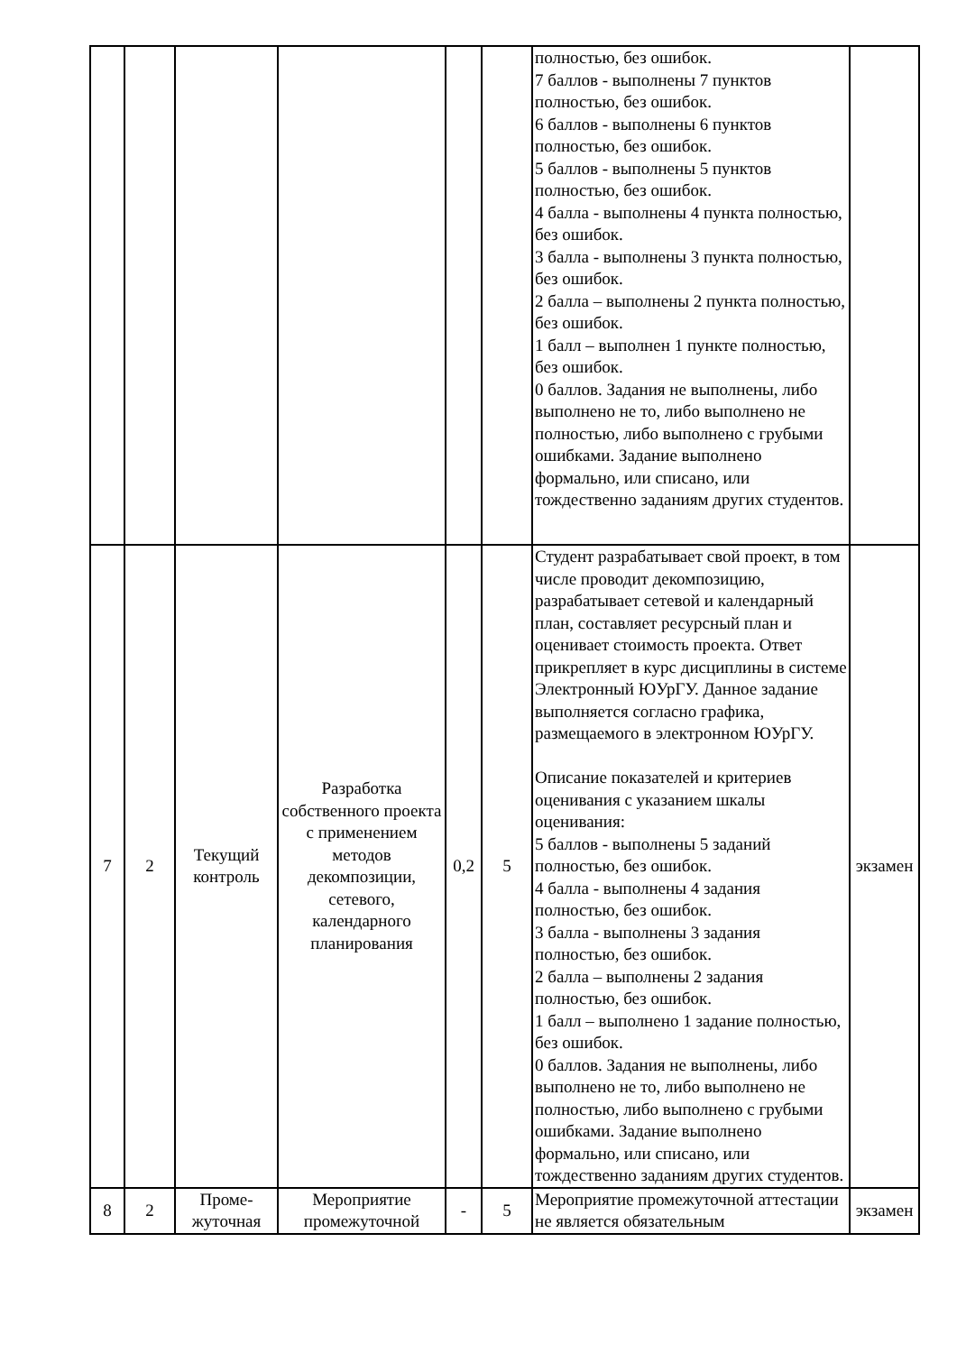| | | | | | | полностью, без ошибок. 7 баллов - выполнены 7 пунктов полностью, без ошибок. 6 баллов - выполнены 6 пунктов полностью, без ошибок. 5 баллов - выполнены 5 пунктов полностью, без ошибок. 4 балла - выполнены 4 пункта полностью, без ошибок. 3 балла - выполнены 3 пункта полностью, без ошибок. 2 балла – выполнены 2 пункта полностью, без ошибок. 1 балл – выполнен 1 пункте полностью, без ошибок. 0 баллов. Задания не выполнены, либо выполнено не то, либо выполнено не полностью, либо выполнено с грубыми ошибками. Задание выполнено формально, или списано, или тождественно заданиям других студентов. | |
| 7 | 2 | Текущий контроль | Разработка собственного проекта с применением методов декомпозиции, сетевого, календарного планирования | 0,2 | 5 | Студент разрабатывает свой проект, в том числе проводит декомпозицию, разрабатывает сетевой и календарный план, составляет ресурсный план и оценивает стоимость проекта. Ответ прикрепляет в курс дисциплины в системе Электронный ЮУрГУ. Данное задание выполняется согласно графика, размещаемого в электронном ЮУрГУ. Описание показателей и критериев оценивания с указанием шкалы оценивания: 5 баллов - выполнены 5 заданий полностью, без ошибок. 4 балла - выполнены 4 задания полностью, без ошибок. 3 балла - выполнены 3 задания полностью, без ошибок. 2 балла – выполнены 2 задания полностью, без ошибок. 1 балл – выполнено 1 задание полностью, без ошибок. 0 баллов. Задания не выполнены, либо выполнено не то, либо выполнено не полностью, либо выполнено с грубыми ошибками. Задание выполнено формально, или списано, или тождественно заданиям других студентов. | экзамен |
| 8 | 2 | Проме- жуточная | Мероприятие промежуточной | - | 5 | Мероприятие промежуточной аттестации не является обязательным | экзамен |